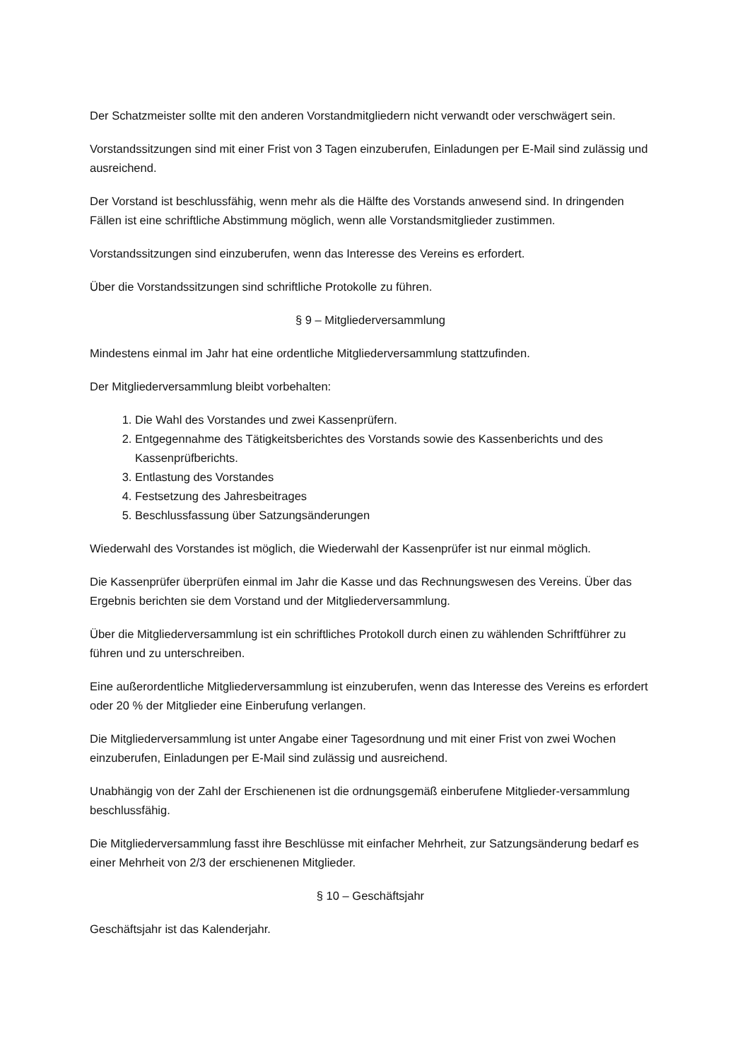Der Schatzmeister sollte mit den anderen Vorstandmitgliedern nicht verwandt oder verschwägert sein.
Vorstandssitzungen sind mit einer Frist von 3 Tagen einzuberufen, Einladungen per E-Mail sind zulässig und ausreichend.
Der Vorstand ist beschlussfähig, wenn mehr als die Hälfte des Vorstands anwesend sind. In dringenden Fällen ist eine schriftliche Abstimmung möglich, wenn alle Vorstandsmitglieder zustimmen.
Vorstandssitzungen sind einzuberufen, wenn das Interesse des Vereins es erfordert.
Über die Vorstandssitzungen sind schriftliche Protokolle zu führen.
§ 9 – Mitgliederversammlung
Mindestens einmal im Jahr hat eine ordentliche Mitgliederversammlung stattzufinden.
Der Mitgliederversammlung bleibt vorbehalten:
1. Die Wahl des Vorstandes und zwei Kassenprüfern.
2. Entgegennahme des Tätigkeitsberichtes des Vorstands sowie des Kassenberichts und des Kassenprüfberichts.
3. Entlastung des Vorstandes
4. Festsetzung des Jahresbeitrages
5. Beschlussfassung über Satzungsänderungen
Wiederwahl des Vorstandes ist möglich, die Wiederwahl der Kassenprüfer ist nur einmal möglich.
Die Kassenprüfer überprüfen einmal im Jahr die Kasse und das Rechnungswesen des Vereins. Über das Ergebnis berichten sie dem Vorstand und der Mitgliederversammlung.
Über die Mitgliederversammlung ist ein schriftliches Protokoll durch einen zu wählenden Schriftführer zu führen und zu unterschreiben.
Eine außerordentliche Mitgliederversammlung ist einzuberufen, wenn das Interesse des Vereins es erfordert oder 20 % der Mitglieder eine Einberufung verlangen.
Die Mitgliederversammlung ist unter Angabe einer Tagesordnung und mit einer Frist von zwei Wochen einzuberufen, Einladungen per E-Mail sind zulässig und ausreichend.
Unabhängig von der Zahl der Erschienenen ist die ordnungsgemäß einberufene Mitglieder-versammlung beschlussfähig.
Die Mitgliederversammlung fasst ihre Beschlüsse mit einfacher Mehrheit, zur Satzungsänderung bedarf es einer Mehrheit von 2/3 der erschienenen Mitglieder.
§ 10 – Geschäftsjahr
Geschäftsjahr ist das Kalenderjahr.